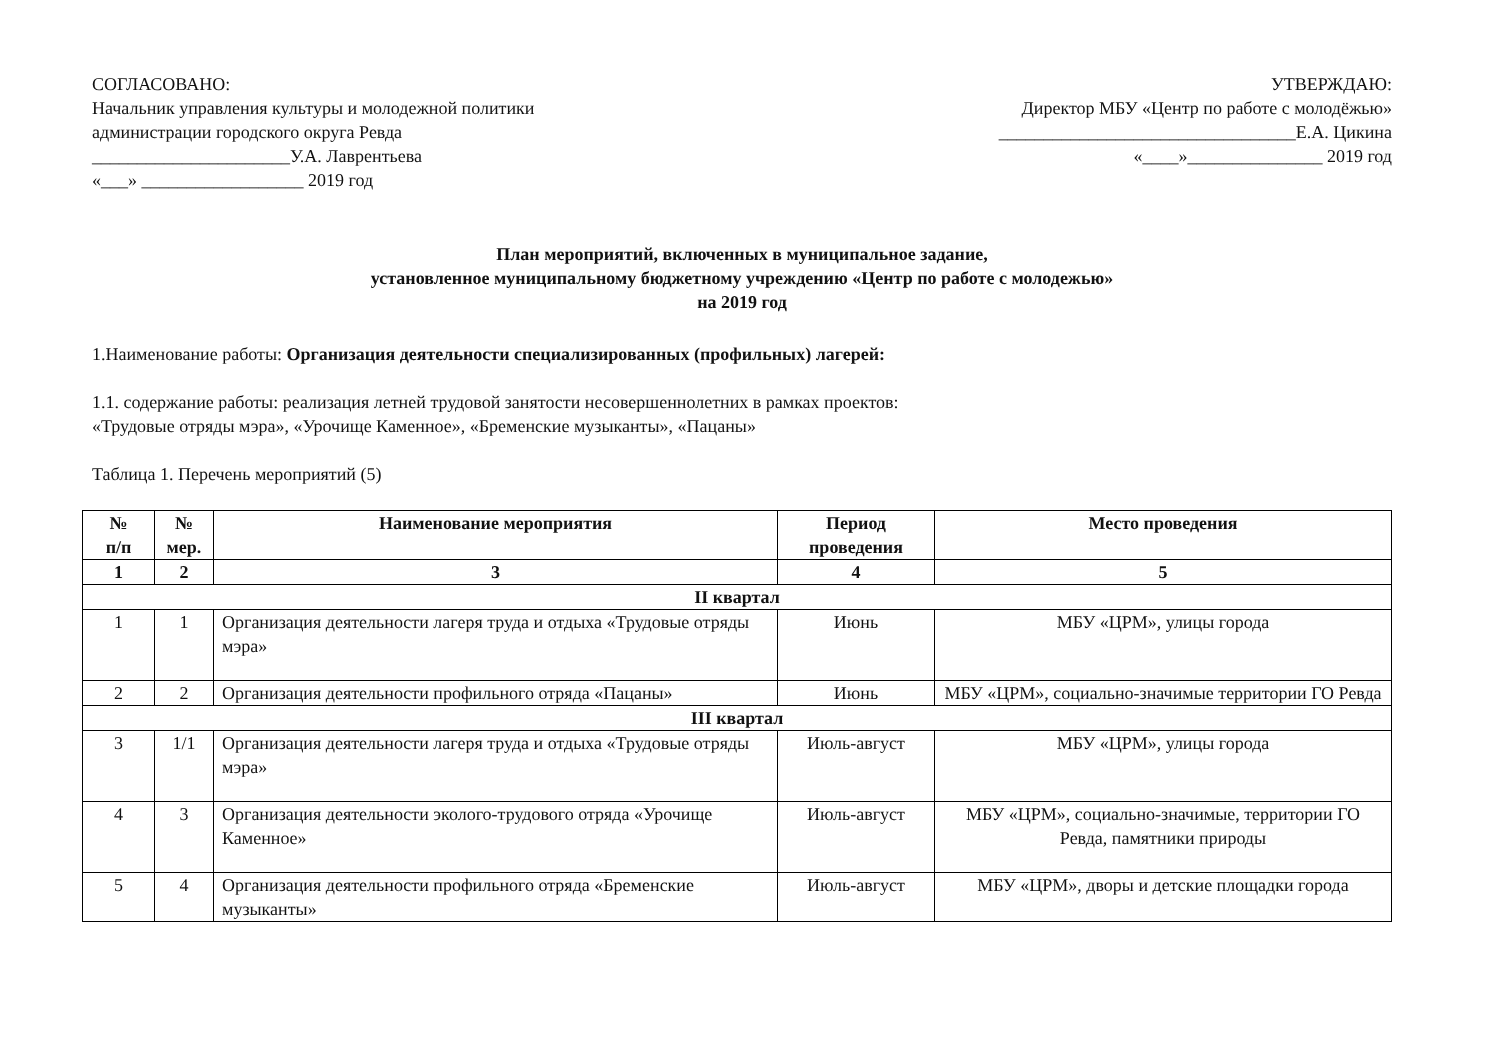СОГЛАСОВАНО:
Начальник управления культуры и молодежной политики
администрации городского округа Ревда
______________________У.А. Лаврентьева
«___» __________________ 2019 год
УТВЕРЖДАЮ:
Директор МБУ «Центр по работе с молодёжью»
_________________________________Е.А. Цикина
«____»_______________ 2019 год
План мероприятий, включенных в муниципальное задание,
установленное муниципальному бюджетному учреждению «Центр по работе с молодежью»
на 2019 год
1.Наименование работы: Организация деятельности специализированных (профильных) лагерей:
1.1. содержание работы: реализация летней трудовой занятости несовершеннолетних в рамках проектов:
«Трудовые отряды мэра», «Урочище Каменное», «Бременские музыканты», «Пацаны»
Таблица 1. Перечень мероприятий (5)
| № п/п | № мер. | Наименование мероприятия | Период проведения | Место проведения |
| --- | --- | --- | --- | --- |
| 1 | 2 | 3 | 4 | 5 |
| II квартал | | | | |
| 1 | 1 | Организация деятельности лагеря труда и отдыха «Трудовые отряды мэра» | Июнь | МБУ «ЦРМ», улицы города |
| 2 | 2 | Организация деятельности профильного отряда «Пацаны» | Июнь | МБУ «ЦРМ», социально-значимые территории ГО Ревда |
| III квартал | | | | |
| 3 | 1/1 | Организация деятельности лагеря труда и отдыха «Трудовые отряды мэра» | Июль-август | МБУ «ЦРМ», улицы города |
| 4 | 3 | Организация деятельности эколого-трудового отряда «Урочище Каменное» | Июль-август | МБУ «ЦРМ», социально-значимые, территории ГО Ревда, памятники природы |
| 5 | 4 | Организация деятельности профильного отряда «Бременские музыканты» | Июль-август | МБУ «ЦРМ», дворы и детские площадки города |